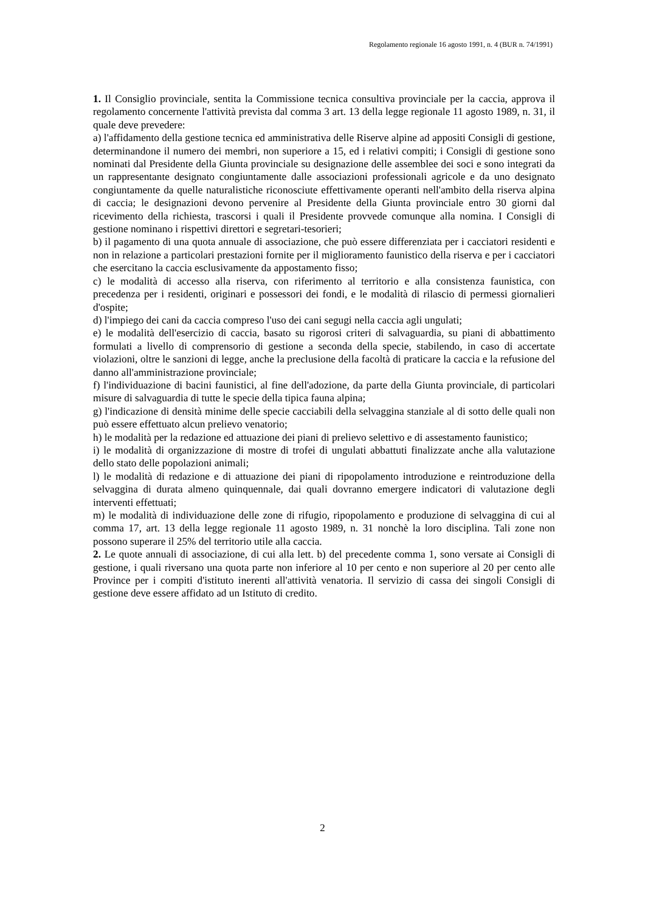Regolamento regionale 16 agosto 1991, n. 4 (BUR n. 74/1991)
1. Il Consiglio provinciale, sentita la Commissione tecnica consultiva provinciale per la caccia, approva il regolamento concernente l'attività prevista dal comma 3 art. 13 della legge regionale 11 agosto 1989, n. 31, il quale deve prevedere:
a) l'affidamento della gestione tecnica ed amministrativa delle Riserve alpine ad appositi Consigli di gestione, determinandone il numero dei membri, non superiore a 15, ed i relativi compiti; i Consigli di gestione sono nominati dal Presidente della Giunta provinciale su designazione delle assemblee dei soci e sono integrati da un rappresentante designato congiuntamente dalle associazioni professionali agricole e da uno designato congiuntamente da quelle naturalistiche riconosciute effettivamente operanti nell'ambito della riserva alpina di caccia; le designazioni devono pervenire al Presidente della Giunta provinciale entro 30 giorni dal ricevimento della richiesta, trascorsi i quali il Presidente provvede comunque alla nomina. I Consigli di gestione nominano i rispettivi direttori e segretari-tesorieri;
b) il pagamento di una quota annuale di associazione, che può essere differenziata per i cacciatori residenti e non in relazione a particolari prestazioni fornite per il miglioramento faunistico della riserva e per i cacciatori che esercitano la caccia esclusivamente da appostamento fisso;
c) le modalità di accesso alla riserva, con riferimento al territorio e alla consistenza faunistica, con precedenza per i residenti, originari e possessori dei fondi, e le modalità di rilascio di permessi giornalieri d'ospite;
d) l'impiego dei cani da caccia compreso l'uso dei cani segugi nella caccia agli ungulati;
e) le modalità dell'esercizio di caccia, basato su rigorosi criteri di salvaguardia, su piani di abbattimento formulati a livello di comprensorio di gestione a seconda della specie, stabilendo, in caso di accertate violazioni, oltre le sanzioni di legge, anche la preclusione della facoltà di praticare la caccia e la refusione del danno all'amministrazione provinciale;
f) l'individuazione di bacini faunistici, al fine dell'adozione, da parte della Giunta provinciale, di particolari misure di salvaguardia di tutte le specie della tipica fauna alpina;
g) l'indicazione di densità minime delle specie cacciabili della selvaggina stanziale al di sotto delle quali non può essere effettuato alcun prelievo venatorio;
h) le modalità per la redazione ed attuazione dei piani di prelievo selettivo e di assestamento faunistico;
i) le modalità di organizzazione di mostre di trofei di ungulati abbattuti finalizzate anche alla valutazione dello stato delle popolazioni animali;
l) le modalità di redazione e di attuazione dei piani di ripopolamento introduzione e reintroduzione della selvaggina di durata almeno quinquennale, dai quali dovranno emergere indicatori di valutazione degli interventi effettuati;
m) le modalità di individuazione delle zone di rifugio, ripopolamento e produzione di selvaggina di cui al comma 17, art. 13 della legge regionale 11 agosto 1989, n. 31 nonchè la loro disciplina. Tali zone non possono superare il 25% del territorio utile alla caccia.
2. Le quote annuali di associazione, di cui alla lett. b) del precedente comma 1, sono versate ai Consigli di gestione, i quali riversano una quota parte non inferiore al 10 per cento e non superiore al 20 per cento alle Province per i compiti d'istituto inerenti all'attività venatoria. Il servizio di cassa dei singoli Consigli di gestione deve essere affidato ad un Istituto di credito.
2